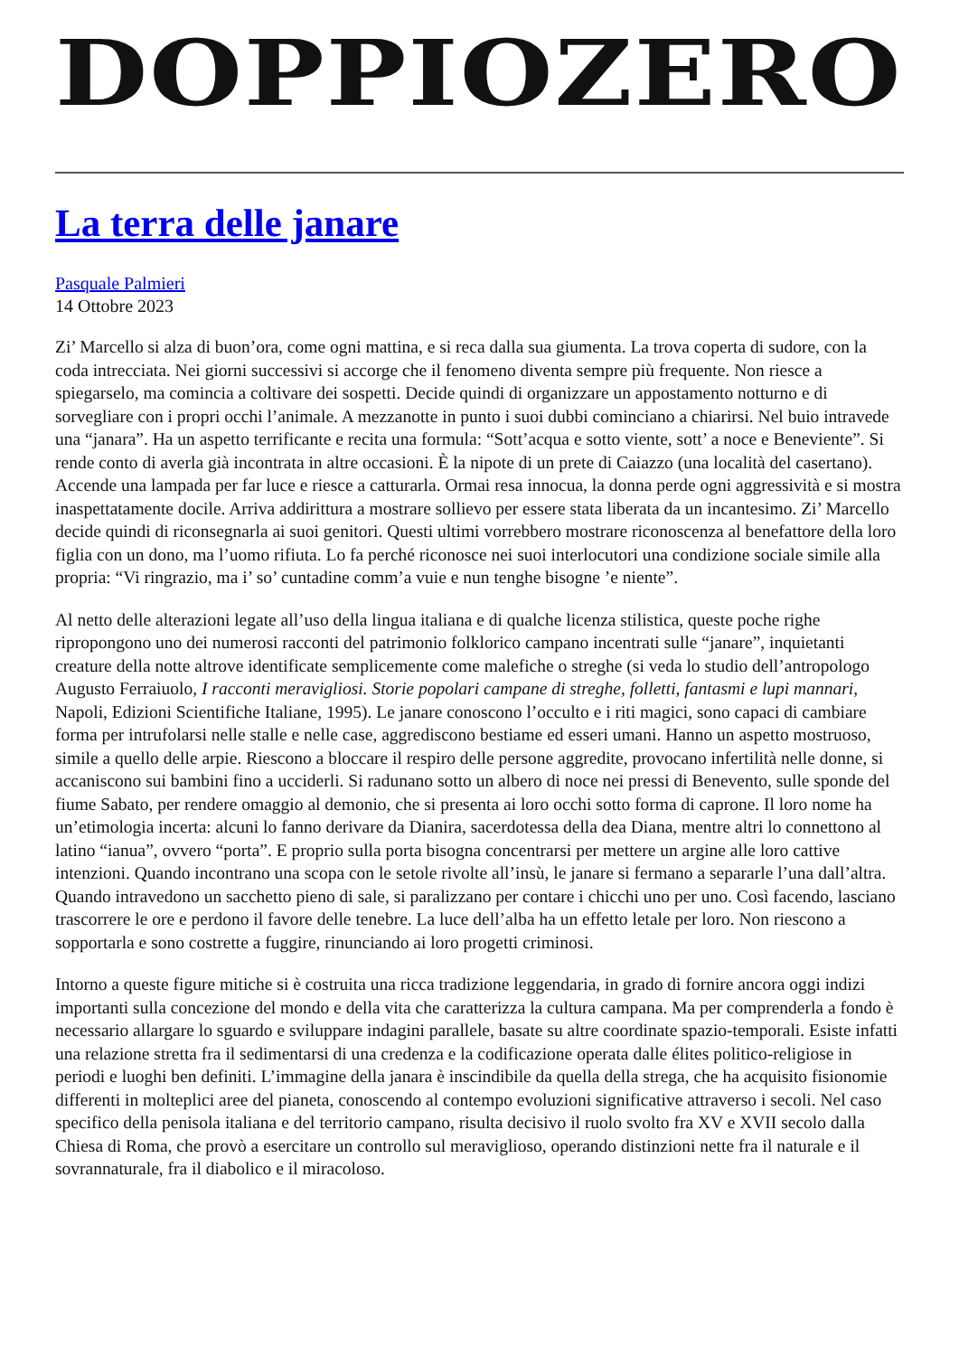DOPPIOZERO
La terra delle janare
Pasquale Palmieri
14 Ottobre 2023
Zi’ Marcello si alza di buon’ora, come ogni mattina, e si reca dalla sua giumenta. La trova coperta di sudore, con la coda intrecciata. Nei giorni successivi si accorge che il fenomeno diventa sempre più frequente. Non riesce a spiegarselo, ma comincia a coltivare dei sospetti. Decide quindi di organizzare un appostamento notturno e di sorvegliare con i propri occhi l’animale. A mezzanotte in punto i suoi dubbi cominciano a chiarirsi. Nel buio intravede una “janara”. Ha un aspetto terrificante e recita una formula: “Sott’acqua e sotto viente, sott’ a noce e Beneviente”. Si rende conto di averla già incontrata in altre occasioni. È la nipote di un prete di Caiazzo (una località del casertano). Accende una lampada per far luce e riesce a catturarla. Ormai resa innocua, la donna perde ogni aggressività e si mostra inaspettatamente docile. Arriva addirittura a mostrare sollievo per essere stata liberata da un incantesimo. Zi’ Marcello decide quindi di riconsegnarla ai suoi genitori. Questi ultimi vorrebbero mostrare riconoscenza al benefattore della loro figlia con un dono, ma l’uomo rifiuta. Lo fa perché riconosce nei suoi interlocutori una condizione sociale simile alla propria: “Vi ringrazio, ma i’ so’ cuntadine comm’a vuie e nun tenghe bisogne ’e niente”.
Al netto delle alterazioni legate all’uso della lingua italiana e di qualche licenza stilistica, queste poche righe ripropongono uno dei numerosi racconti del patrimonio folklorico campano incentrati sulle “janare”, inquietanti creature della notte altrove identificate semplicemente come malefiche o streghe (si veda lo studio dell’antropologo Augusto Ferraiuolo, I racconti meravigliosi. Storie popolari campane di streghe, folletti, fantasmi e lupi mannari, Napoli, Edizioni Scientifiche Italiane, 1995). Le janare conoscono l’occulto e i riti magici, sono capaci di cambiare forma per intrufolarsi nelle stalle e nelle case, aggrediscono bestiame ed esseri umani. Hanno un aspetto mostruoso, simile a quello delle arpie. Riescono a bloccare il respiro delle persone aggredite, provocano infertilità nelle donne, si accaniscono sui bambini fino a ucciderli. Si radunano sotto un albero di noce nei pressi di Benevento, sulle sponde del fiume Sabato, per rendere omaggio al demonio, che si presenta ai loro occhi sotto forma di caprone. Il loro nome ha un’etimologia incerta: alcuni lo fanno derivare da Dianira, sacerdotessa della dea Diana, mentre altri lo connettono al latino “ianua”, ovvero “porta”. E proprio sulla porta bisogna concentrarsi per mettere un argine alle loro cattive intenzioni. Quando incontrano una scopa con le setole rivolte all’insù, le janare si fermano a separarle l’una dall’altra. Quando intravedono un sacchetto pieno di sale, si paralizzano per contare i chicchi uno per uno. Così facendo, lasciano trascorrere le ore e perdono il favore delle tenebre. La luce dell’alba ha un effetto letale per loro. Non riescono a sopportarla e sono costrette a fuggire, rinunciando ai loro progetti criminosi.
Intorno a queste figure mitiche si è costruita una ricca tradizione leggendaria, in grado di fornire ancora oggi indizi importanti sulla concezione del mondo e della vita che caratterizza la cultura campana. Ma per comprenderla a fondo è necessario allargare lo sguardo e sviluppare indagini parallele, basate su altre coordinate spazio-temporali. Esiste infatti una relazione stretta fra il sedimentarsi di una credenza e la codificazione operata dalle élites politico-religiose in periodi e luoghi ben definiti. L’immagine della janara è inscindibile da quella della strega, che ha acquisito fisionomie differenti in molteplici aree del pianeta, conoscendo al contempo evoluzioni significative attraverso i secoli. Nel caso specifico della penisola italiana e del territorio campano, risulta decisivo il ruolo svolto fra XV e XVII secolo dalla Chiesa di Roma, che provò a esercitare un controllo sul meraviglioso, operando distinzioni nette fra il naturale e il sovrannaturale, fra il diabolico e il miracoloso.